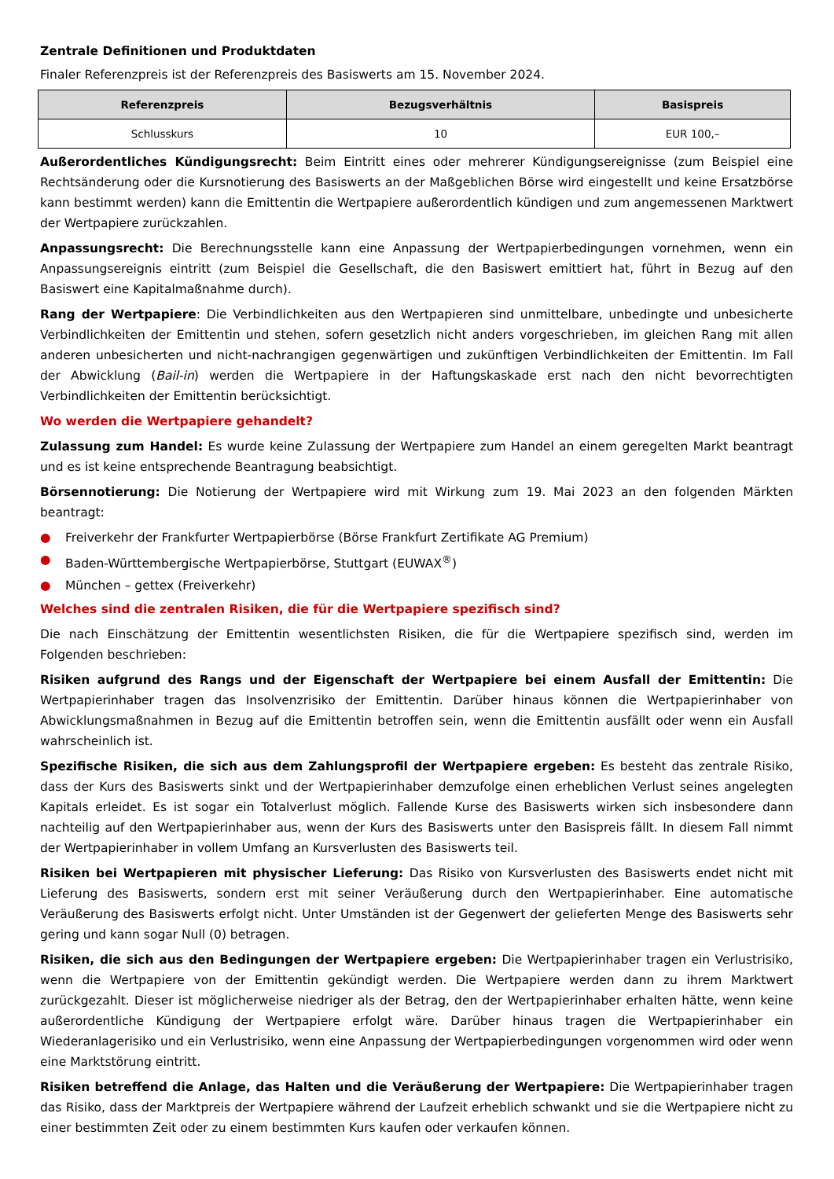Zentrale Definitionen und Produktdaten
Finaler Referenzpreis ist der Referenzpreis des Basiswerts am 15. November 2024.
| Referenzpreis | Bezugsverhältnis | Basispreis |
| --- | --- | --- |
| Schlusskurs | 10 | EUR 100,– |
Außerordentliches Kündigungsrecht: Beim Eintritt eines oder mehrerer Kündigungsereignisse (zum Beispiel eine Rechtsänderung oder die Kursnotierung des Basiswerts an der Maßgeblichen Börse wird eingestellt und keine Ersatzbörse kann bestimmt werden) kann die Emittentin die Wertpapiere außerordentlich kündigen und zum angemessenen Marktwert der Wertpapiere zurückzahlen.
Anpassungsrecht: Die Berechnungsstelle kann eine Anpassung der Wertpapierbedingungen vornehmen, wenn ein Anpassungsereignis eintritt (zum Beispiel die Gesellschaft, die den Basiswert emittiert hat, führt in Bezug auf den Basiswert eine Kapitalmaßnahme durch).
Rang der Wertpapiere: Die Verbindlichkeiten aus den Wertpapieren sind unmittelbare, unbedingte und unbesicherte Verbindlichkeiten der Emittentin und stehen, sofern gesetzlich nicht anders vorgeschrieben, im gleichen Rang mit allen anderen unbesicherten und nicht-nachrangigen gegenwärtigen und zukünftigen Verbindlichkeiten der Emittentin. Im Fall der Abwicklung (Bail-in) werden die Wertpapiere in der Haftungskaskade erst nach den nicht bevorrechtigten Verbindlichkeiten der Emittentin berücksichtigt.
Wo werden die Wertpapiere gehandelt?
Zulassung zum Handel: Es wurde keine Zulassung der Wertpapiere zum Handel an einem geregelten Markt beantragt und es ist keine entsprechende Beantragung beabsichtigt.
Börsennotierung: Die Notierung der Wertpapiere wird mit Wirkung zum 19. Mai 2023 an den folgenden Märkten beantragt:
● Freiverkehr der Frankfurter Wertpapierbörse (Börse Frankfurt Zertifikate AG Premium)
● Baden-Württembergische Wertpapierbörse, Stuttgart (EUWAX<sup>®</sup>)
● München – gettex (Freiverkehr)
Welches sind die zentralen Risiken, die für die Wertpapiere spezifisch sind?
Die nach Einschätzung der Emittentin wesentlichsten Risiken, die für die Wertpapiere spezifisch sind, werden im Folgenden beschrieben:
Risiken aufgrund des Rangs und der Eigenschaft der Wertpapiere bei einem Ausfall der Emittentin: Die Wertpapierinhaber tragen das Insolvenzrisiko der Emittentin. Darüber hinaus können die Wertpapierinhaber von Abwicklungsmaßnahmen in Bezug auf die Emittentin betroffen sein, wenn die Emittentin ausfällt oder wenn ein Ausfall wahrscheinlich ist.
Spezifische Risiken, die sich aus dem Zahlungsprofil der Wertpapiere ergeben: Es besteht das zentrale Risiko, dass der Kurs des Basiswerts sinkt und der Wertpapierinhaber demzufolge einen erheblichen Verlust seines angelegten Kapitals erleidet. Es ist sogar ein Totalverlust möglich. Fallende Kurse des Basiswerts wirken sich insbesondere dann nachteilig auf den Wertpapierinhaber aus, wenn der Kurs des Basiswerts unter den Basispreis fällt. In diesem Fall nimmt der Wertpapierinhaber in vollem Umfang an Kursverlusten des Basiswerts teil.
Risiken bei Wertpapieren mit physischer Lieferung: Das Risiko von Kursverlusten des Basiswerts endet nicht mit Lieferung des Basiswerts, sondern erst mit seiner Veräußerung durch den Wertpapierinhaber. Eine automatische Veräußerung des Basiswerts erfolgt nicht. Unter Umständen ist der Gegenwert der gelieferten Menge des Basiswerts sehr gering und kann sogar Null (0) betragen.
Risiken, die sich aus den Bedingungen der Wertpapiere ergeben: Die Wertpapierinhaber tragen ein Verlustrisiko, wenn die Wertpapiere von der Emittentin gekündigt werden. Die Wertpapiere werden dann zu ihrem Marktwert zurückgezahlt. Dieser ist möglicherweise niedriger als der Betrag, den der Wertpapierinhaber erhalten hätte, wenn keine außerordentliche Kündigung der Wertpapiere erfolgt wäre. Darüber hinaus tragen die Wertpapierinhaber ein Wiederanlagerisiko und ein Verlustrisiko, wenn eine Anpassung der Wertpapierbedingungen vorgenommen wird oder wenn eine Marktstörung eintritt.
Risiken betreffend die Anlage, das Halten und die Veräußerung der Wertpapiere: Die Wertpapierinhaber tragen das Risiko, dass der Marktpreis der Wertpapiere während der Laufzeit erheblich schwankt und sie die Wertpapiere nicht zu einer bestimmten Zeit oder zu einem bestimmten Kurs kaufen oder verkaufen können.